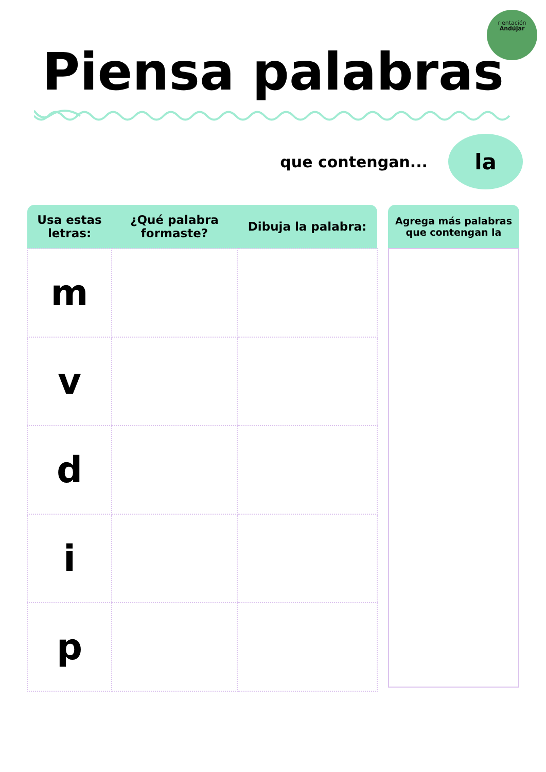rientación
Andújar
Piensa palabras
que contengan...
la
| Usa estas letras: | ¿Qué palabra formaste? | Dibuja la palabra: |
| --- | --- | --- |
| m | | |
| v | | |
| d | | |
| i | | |
| p | | |
Agrega más palabras que contengan la